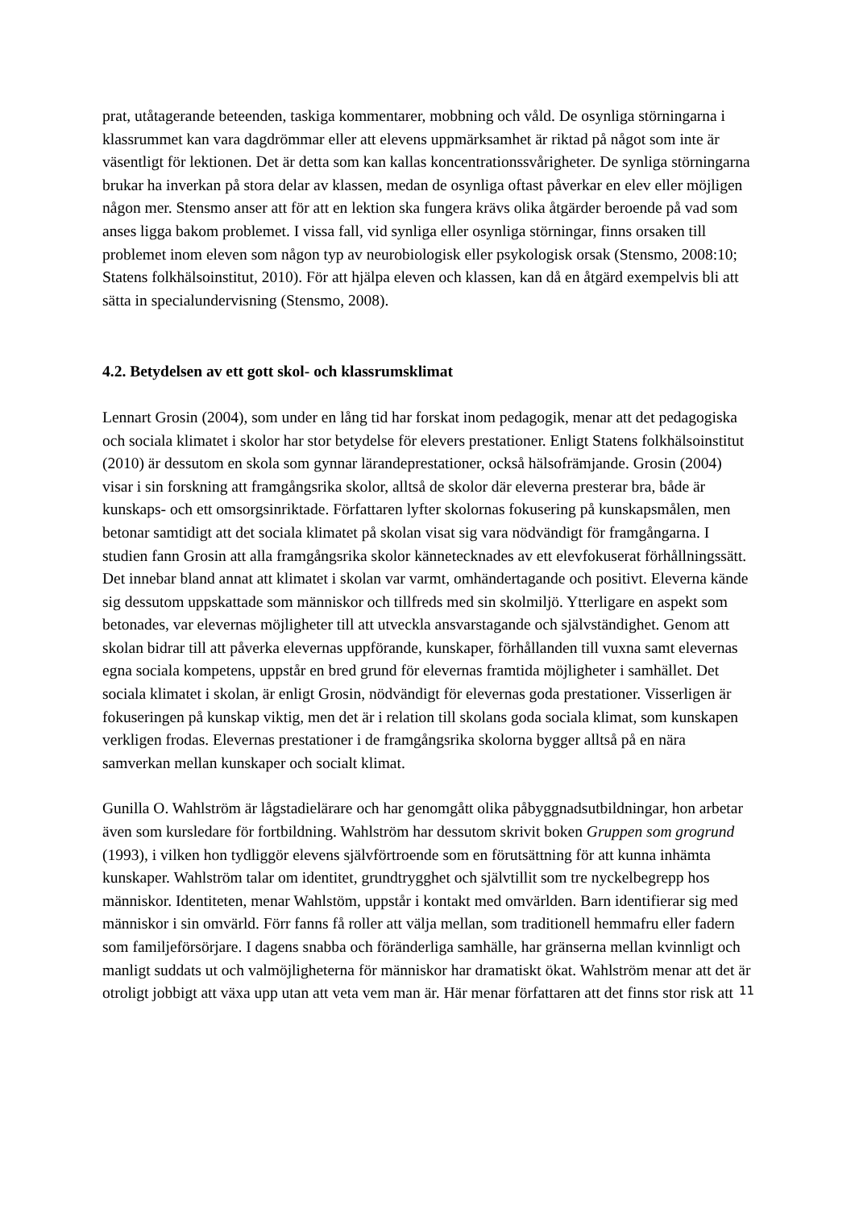prat, utåtagerande beteenden, taskiga kommentarer, mobbning och våld. De osynliga störningarna i klassrummet kan vara dagdrömmar eller att elevens uppmärksamhet är riktad på något som inte är väsentligt för lektionen. Det är detta som kan kallas koncentrationssvårigheter. De synliga störningarna brukar ha inverkan på stora delar av klassen, medan de osynliga oftast påverkar en elev eller möjligen någon mer. Stensmo anser att för att en lektion ska fungera krävs olika åtgärder beroende på vad som anses ligga bakom problemet. I vissa fall, vid synliga eller osynliga störningar, finns orsaken till problemet inom eleven som någon typ av neurobiologisk eller psykologisk orsak (Stensmo, 2008:10; Statens folkhälsoinstitut, 2010). För att hjälpa eleven och klassen, kan då en åtgärd exempelvis bli att sätta in specialundervisning (Stensmo, 2008).
4.2. Betydelsen av ett gott skol- och klassrumsklimat
Lennart Grosin (2004), som under en lång tid har forskat inom pedagogik, menar att det pedagogiska och sociala klimatet i skolor har stor betydelse för elevers prestationer. Enligt Statens folkhälsoinstitut (2010) är dessutom en skola som gynnar lärandeprestationer, också hälsofrämjande. Grosin (2004) visar i sin forskning att framgångsrika skolor, alltså de skolor där eleverna presterar bra, både är kunskaps- och ett omsorgsinriktade. Författaren lyfter skolornas fokusering på kunskapsmålen, men betonar samtidigt att det sociala klimatet på skolan visat sig vara nödvändigt för framgångarna. I studien fann Grosin att alla framgångsrika skolor kännetecknades av ett elevfokuserat förhållningssätt. Det innebar bland annat att klimatet i skolan var varmt, omhändertagande och positivt. Eleverna kände sig dessutom uppskattade som människor och tillfreds med sin skolmiljö. Ytterligare en aspekt som betonades, var elevernas möjligheter till att utveckla ansvarstagande och självständighet. Genom att skolan bidrar till att påverka elevernas uppförande, kunskaper, förhållanden till vuxna samt elevernas egna sociala kompetens, uppstår en bred grund för elevernas framtida möjligheter i samhället. Det sociala klimatet i skolan, är enligt Grosin, nödvändigt för elevernas goda prestationer. Visserligen är fokuseringen på kunskap viktig, men det är i relation till skolans goda sociala klimat, som kunskapen verkligen frodas. Elevernas prestationer i de framgångsrika skolorna bygger alltså på en nära samverkan mellan kunskaper och socialt klimat.
Gunilla O. Wahlström är lågstadielärare och har genomgått olika påbyggnadsutbildningar, hon arbetar även som kursledare för fortbildning. Wahlström har dessutom skrivit boken Gruppen som grogrund (1993), i vilken hon tydliggör elevens självförtroende som en förutsättning för att kunna inhämta kunskaper. Wahlström talar om identitet, grundtrygghet och självtillit som tre nyckelbegrepp hos människor. Identiteten, menar Wahlstöm, uppstår i kontakt med omvärlden. Barn identifierar sig med människor i sin omvärld. Förr fanns få roller att välja mellan, som traditionell hemmafru eller fadern som familjeförsörjare. I dagens snabba och föränderliga samhälle, har gränserna mellan kvinnligt och manligt suddats ut och valmöjligheterna för människor har dramatiskt ökat. Wahlström menar att det är otroligt jobbigt att växa upp utan att veta vem man är. Här menar författaren att det finns stor risk att
11